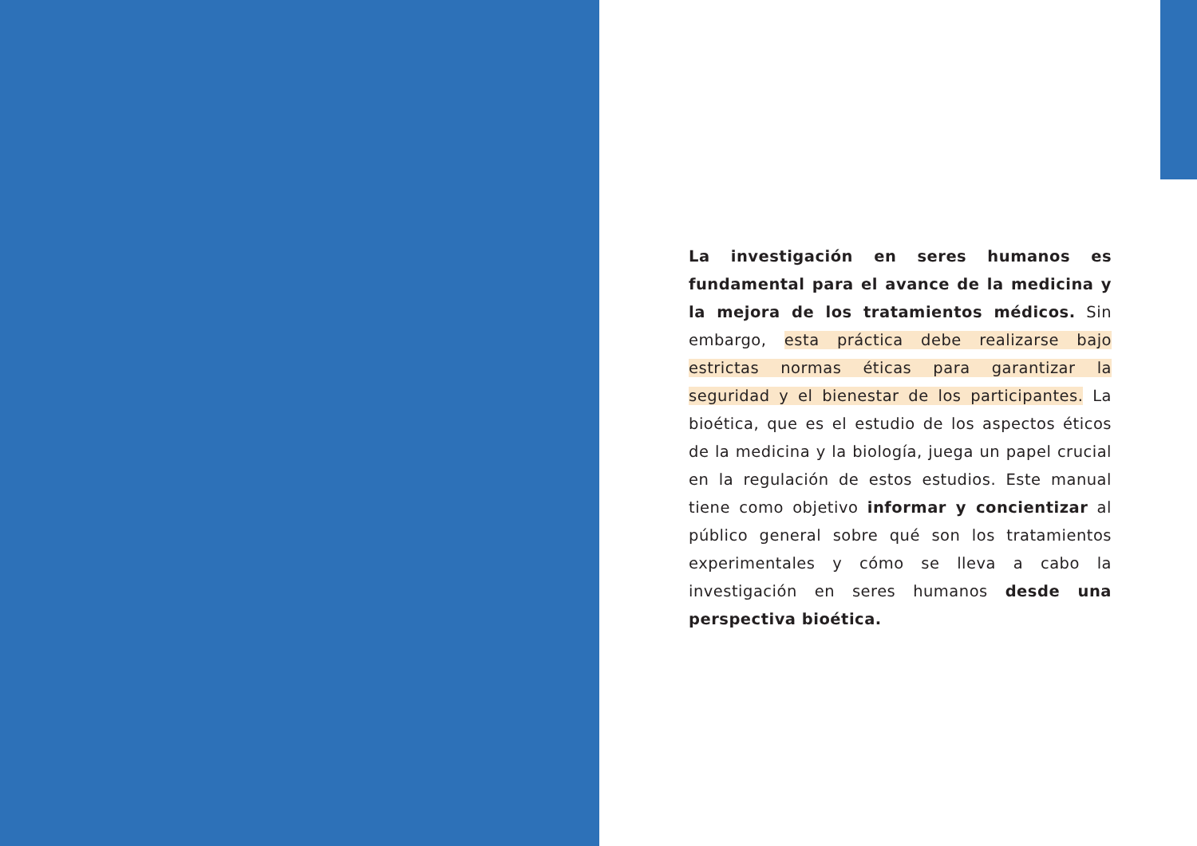La investigación en seres humanos es fundamental para el avance de la medicina y la mejora de los tratamientos médicos. Sin embargo, esta práctica debe realizarse bajo estrictas normas éticas para garantizar la seguridad y el bienestar de los participantes. La bioética, que es el estudio de los aspectos éticos de la medicina y la biología, juega un papel crucial en la regulación de estos estudios. Este manual tiene como objetivo informar y concientizar al público general sobre qué son los tratamientos experimentales y cómo se lleva a cabo la investigación en seres humanos desde una perspectiva bioética.